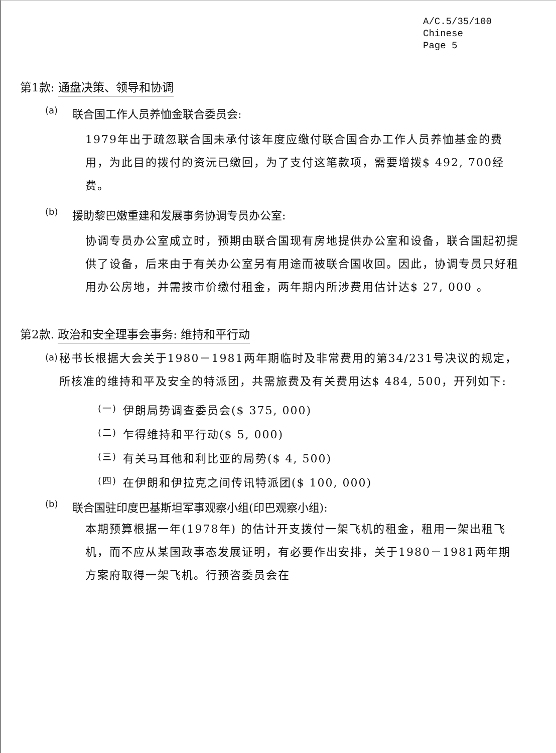A/C.5/35/100
Chinese
Page 5
第1款: 通盘决策、领导和协调
(a)
联合国工作人员养恤金联合委员会:
1979年出于疏忽联合国未承付该年度应缴付联合国合办工作人员养恤基金的费用，为此目的拨付的资沅已缴回，为了支付这笔款项，需要增拨$ 492, 700经费。
(b)
援助黎巴嫩重建和发展事务协调专员办公室:
协调专员办公室成立时，预期由联合国现有房地提供办公室和设备，联合国起初提供了设备，后来由于有关办公室另有用途而被联合国收回。因此，协调专员只好租用办公房地，并需按市价缴付租金，两年期内所涉费用估计达$ 27, 000 。
第2款. 政治和安全理事会事务: 维持和平行动
(a)
秘书长根据大会关于1980－1981两年期临时及非常费用的第34/231号决议的规定，所核准的维持和平及安全的特派团，共需旅费及有关费用达$ 484, 500，开列如下:
(一)
伊朗局势调查委员会($ 375, 000)
(二)
乍得维持和平行动($ 5, 000)
(三)
有关马耳他和利比亚的局势($ 4, 500)
(四)
在伊朗和伊拉克之间传讯特派团($ 100, 000)
(b)
联合国驻印度巴基斯坦军事观察小组(印巴观察小组):
本期预算根据一年(1978年) 的估计开支拨付一架飞机的租金，租用一架出租飞机，而不应从某国政事态发展证明，有必要作出安排，关于1980－1981两年期方案府取得一架飞机。行预咨委员会在